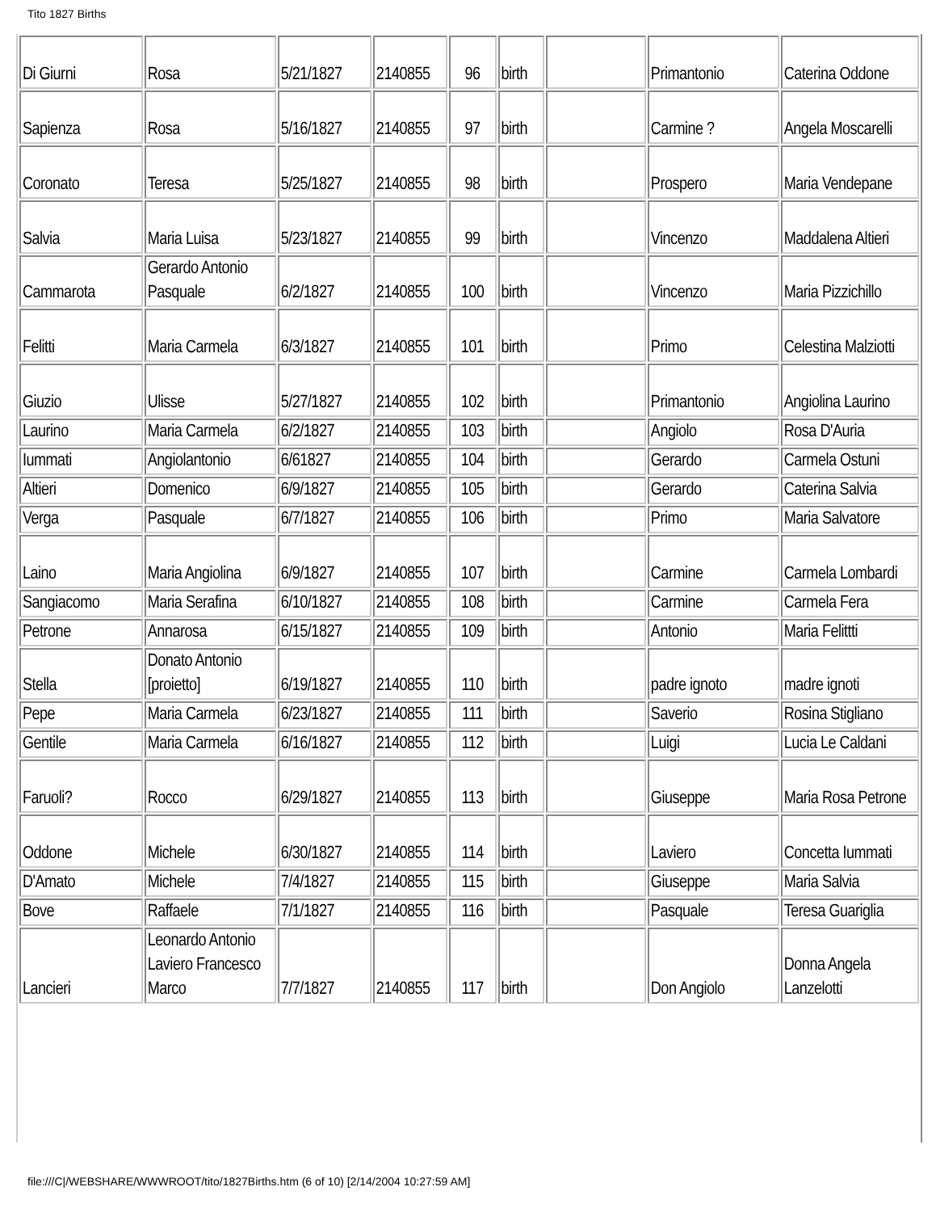Tito 1827 Births
| Di Giurni | Rosa | 5/21/1827 | 2140855 | 96 | birth | | Primantonio | Caterina Oddone |
| Sapienza | Rosa | 5/16/1827 | 2140855 | 97 | birth | | Carmine ? | Angela Moscarelli |
| Coronato | Teresa | 5/25/1827 | 2140855 | 98 | birth | | Prospero | Maria Vendepane |
| Salvia | Maria Luisa | 5/23/1827 | 2140855 | 99 | birth | | Vincenzo | Maddalena Altieri |
| Cammarota | Gerardo Antonio Pasquale | 6/2/1827 | 2140855 | 100 | birth | | Vincenzo | Maria Pizzichillo |
| Felitti | Maria Carmela | 6/3/1827 | 2140855 | 101 | birth | | Primo | Celestina Malziotti |
| Giuzio | Ulisse | 5/27/1827 | 2140855 | 102 | birth | | Primantonio | Angiolina Laurino |
| Laurino | Maria Carmela | 6/2/1827 | 2140855 | 103 | birth | | Angiolo | Rosa D'Auria |
| Iummati | Angiolantonio | 6/61827 | 2140855 | 104 | birth | | Gerardo | Carmela Ostuni |
| Altieri | Domenico | 6/9/1827 | 2140855 | 105 | birth | | Gerardo | Caterina Salvia |
| Verga | Pasquale | 6/7/1827 | 2140855 | 106 | birth | | Primo | Maria Salvatore |
| Laino | Maria Angiolina | 6/9/1827 | 2140855 | 107 | birth | | Carmine | Carmela Lombardi |
| Sangiacomo | Maria Serafina | 6/10/1827 | 2140855 | 108 | birth | | Carmine | Carmela Fera |
| Petrone | Annarosa | 6/15/1827 | 2140855 | 109 | birth | | Antonio | Maria Felittti |
| Stella | Donato Antonio [proietto] | 6/19/1827 | 2140855 | 110 | birth | | padre ignoto | madre ignoti |
| Pepe | Maria Carmela | 6/23/1827 | 2140855 | 111 | birth | | Saverio | Rosina Stigliano |
| Gentile | Maria Carmela | 6/16/1827 | 2140855 | 112 | birth | | Luigi | Lucia Le Caldani |
| Faruoli? | Rocco | 6/29/1827 | 2140855 | 113 | birth | | Giuseppe | Maria Rosa Petrone |
| Oddone | Michele | 6/30/1827 | 2140855 | 114 | birth | | Laviero | Concetta Iummati |
| D'Amato | Michele | 7/4/1827 | 2140855 | 115 | birth | | Giuseppe | Maria Salvia |
| Bove | Raffaele | 7/1/1827 | 2140855 | 116 | birth | | Pasquale | Teresa Guariglia |
| Lancieri | Leonardo Antonio Laviero Francesco Marco | 7/7/1827 | 2140855 | 117 | birth | | Don Angiolo | Donna Angela Lanzelotti |
file:///C|/WEBSHARE/WWWROOT/tito/1827Births.htm (6 of 10) [2/14/2004 10:27:59 AM]